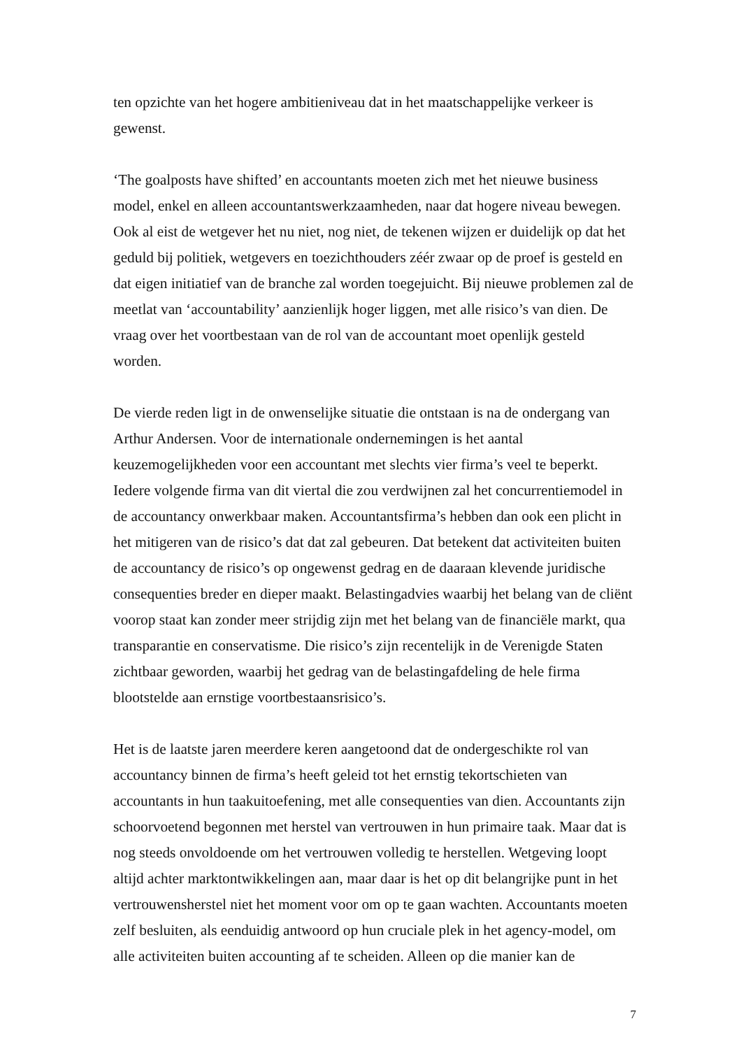ten opzichte van het hogere ambitieniveau dat in het maatschappelijke verkeer is gewenst.
‘The goalposts have shifted’ en accountants moeten zich met het nieuwe business model, enkel en alleen accountantswerkzaamheden, naar dat hogere niveau bewegen. Ook al eist de wetgever het nu niet, nog niet, de tekenen wijzen er duidelijk op dat het geduld bij politiek, wetgevers en toezichthouders zéér zwaar op de proef is gesteld en dat eigen initiatief van de branche zal worden toegejuicht. Bij nieuwe problemen zal de meetlat van ‘accountability’ aanzienlijk hoger liggen, met alle risico’s van dien. De vraag over het voortbestaan van de rol van de accountant moet openlijk gesteld worden.
De vierde reden ligt in de onwenselijke situatie die ontstaan is na de ondergang van Arthur Andersen. Voor de internationale ondernemingen is het aantal keuzemogelijkheden voor een accountant met slechts vier firma’s veel te beperkt. Iedere volgende firma van dit viertal die zou verdwijnen zal het concurrentiemodel in de accountancy onwerkbaar maken. Accountantsfirma’s hebben dan ook een plicht in het mitigeren van de risico’s dat dat zal gebeuren. Dat betekent dat activiteiten buiten de accountancy de risico’s op ongewenst gedrag en de daaraan klevende juridische consequenties breder en dieper maakt. Belastingadvies waarbij het belang van de cliënt voorop staat kan zonder meer strijdig zijn met het belang van de financiële markt, qua transparantie en conservatisme. Die risico’s zijn recentelijk in de Verenigde Staten zichtbaar geworden, waarbij het gedrag van de belastingafdeling de hele firma blootstelde aan ernstige voortbestaansrisico’s.
Het is de laatste jaren meerdere keren aangetoond dat de ondergeschikte rol van accountancy binnen de firma’s heeft geleid tot het ernstig tekortschieten van accountants in hun taakuitoefening, met alle consequenties van dien. Accountants zijn schoorvoetend begonnen met herstel van vertrouwen in hun primaire taak. Maar dat is nog steeds onvoldoende om het vertrouwen volledig te herstellen. Wetgeving loopt altijd achter marktontwikkelingen aan, maar daar is het op dit belangrijke punt in het vertrouwensherstel niet het moment voor om op te gaan wachten. Accountants moeten zelf besluiten, als eenduidig antwoord op hun cruciale plek in het agency-model, om alle activiteiten buiten accounting af te scheiden. Alleen op die manier kan de
7